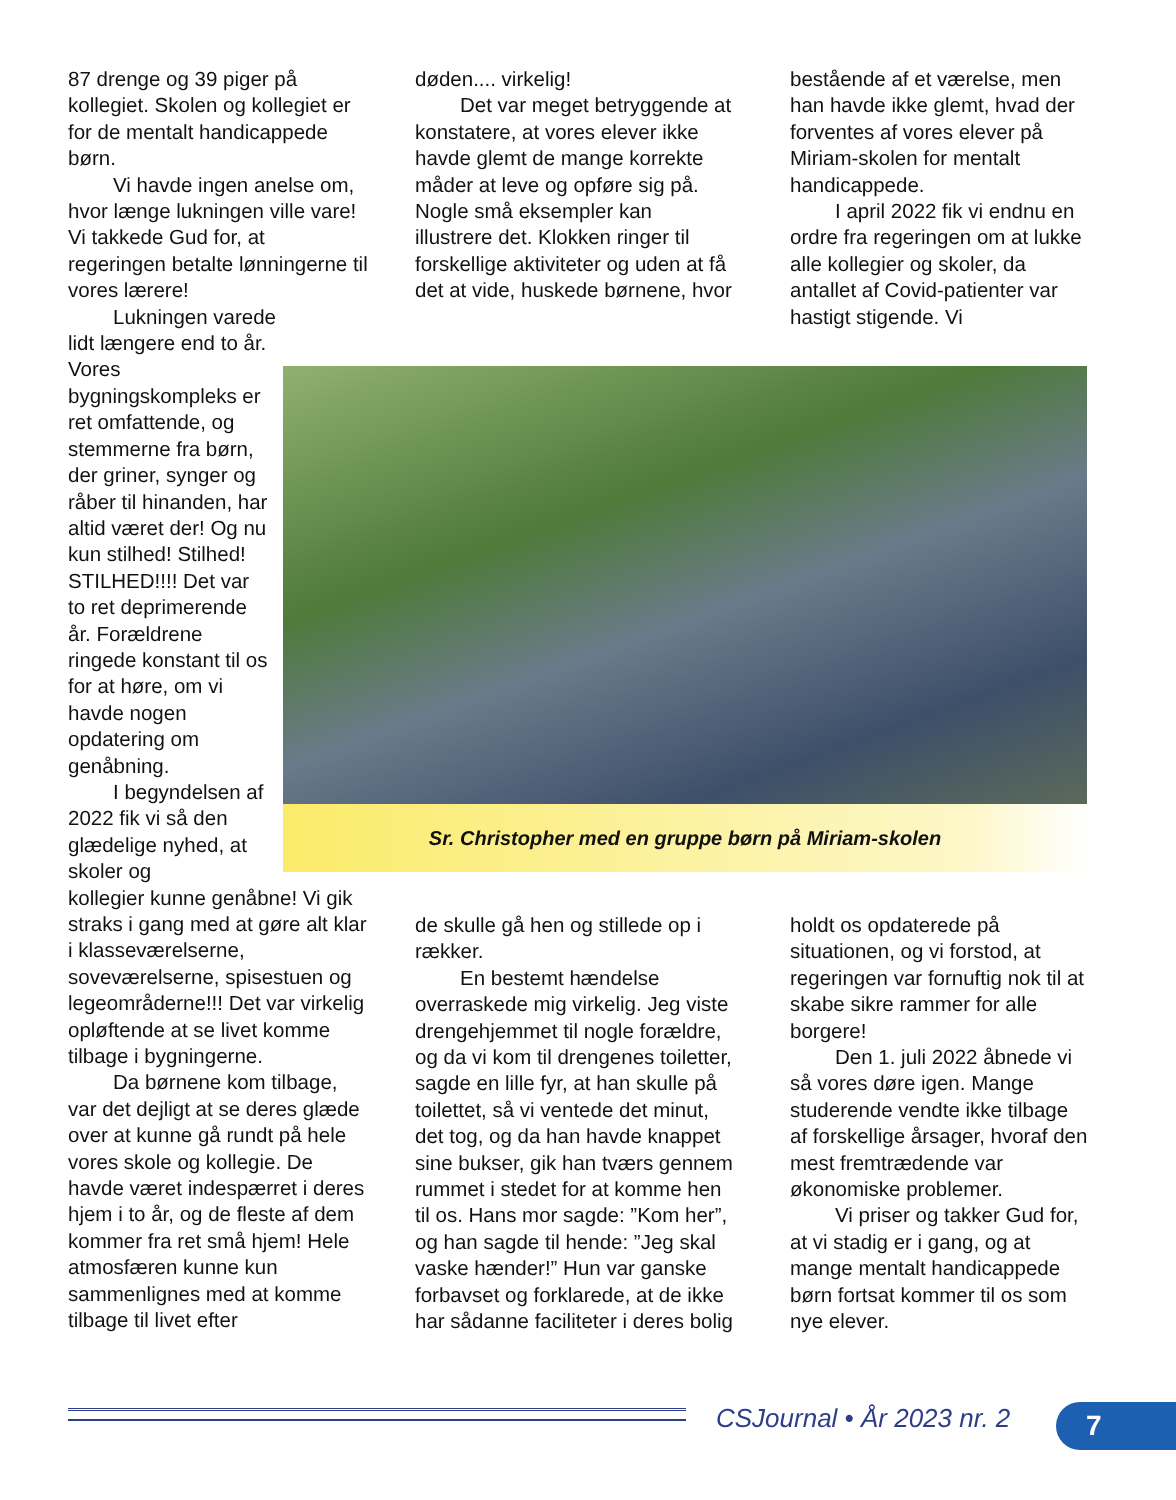87 drenge og 39 piger på kollegiet. Skolen og kollegiet er for de mentalt handicappede børn.
Vi havde ingen anelse om, hvor længe lukningen ville vare! Vi takkede Gud for, at regeringen betalte lønningerne til vores lærere!
Lukningen varede
lidt længere end to år. Vores bygningskompleks er ret omfattende, og stemmerne fra børn, der griner, synger og råber til hinanden, har altid været der! Og nu kun stilhed! Stilhed! STILHED!!!! Det var to ret deprimerende år. Forældrene ringede konstant til os for at høre, om vi havde nogen opdatering om genåbning.
I begyndelsen af 2022 fik vi så den glædelige nyhed, at skoler og
kollegier kunne genåbne! Vi gik straks i gang med at gøre alt klar i klasseværelserne, soveværelserne, spisestuen og legeområderne!!! Det var virkelig opløftende at se livet komme tilbage i bygningerne.
Da børnene kom tilbage, var det dejligt at se deres glæde over at kunne gå rundt på hele vores skole og kollegie. De havde været indespærret i deres hjem i to år, og de fleste af dem kommer fra ret små hjem! Hele atmosfæren kunne kun sammenlignes med at komme tilbage til livet efter
døden.... virkelig!
Det var meget betryggende at konstatere, at vores elever ikke havde glemt de mange korrekte måder at leve og opføre sig på. Nogle små eksempler kan illustrere det. Klokken ringer til forskellige aktiviteter og uden at få det at vide, huskede børnene, hvor
bestående af et værelse, men han havde ikke glemt, hvad der forventes af vores elever på Miriam-skolen for mentalt handicappede.
I april 2022 fik vi endnu en ordre fra regeringen om at lukke alle kollegier og skoler, da antallet af Covid-patienter var hastigt stigende. Vi
Sr. Christopher med en gruppe børn på Miriam-skolen
de skulle gå hen og stillede op i rækker.
En bestemt hændelse overraskede mig virkelig. Jeg viste drengehjemmet til nogle forældre, og da vi kom til drengenes toiletter, sagde en lille fyr, at han skulle på toilettet, så vi ventede det minut, det tog, og da han havde knappet sine bukser, gik han tværs gennem rummet i stedet for at komme hen til os. Hans mor sagde: ”Kom her”, og han sagde til hende: ”Jeg skal vaske hænder!” Hun var ganske forbavset og forklarede, at de ikke har sådanne faciliteter i deres bolig
holdt os opdaterede på situationen, og vi forstod, at regeringen var fornuftig nok til at skabe sikre rammer for alle borgere!
Den 1. juli 2022 åbnede vi så vores døre igen. Mange studerende vendte ikke tilbage af forskellige årsager, hvoraf den mest fremtrædende var økonomiske problemer.
Vi priser og takker Gud for, at vi stadig er i gang, og at mange mentalt handicappede børn fortsat kommer til os som nye elever.
CSJournal • År 2023 nr. 2 7